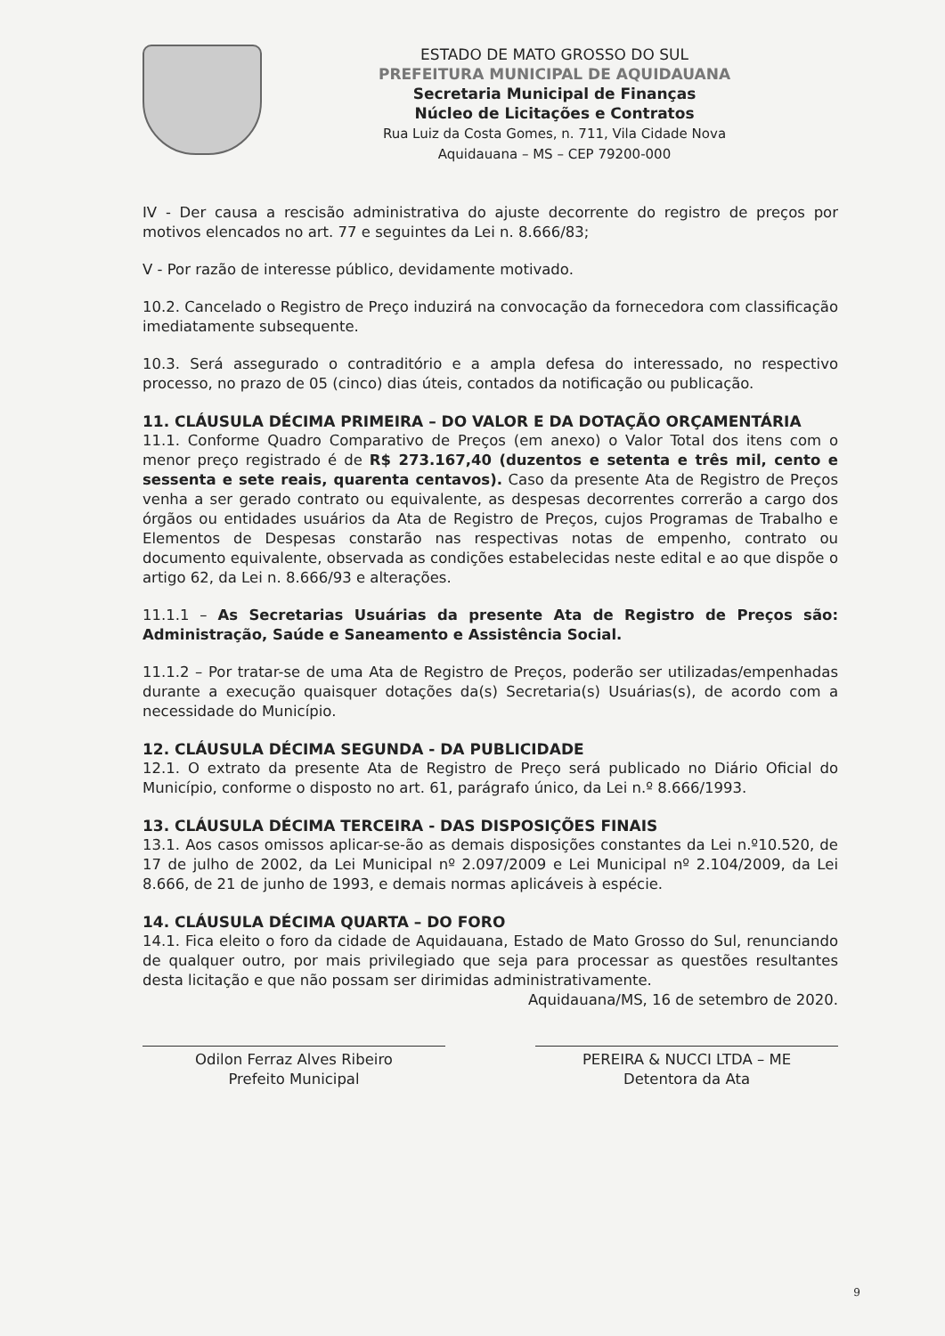ESTADO DE MATO GROSSO DO SUL
PREFEITURA MUNICIPAL DE AQUIDAUANA
Secretaria Municipal de Finanças
Núcleo de Licitações e Contratos
Rua Luiz da Costa Gomes, n. 711, Vila Cidade Nova
Aquidauana – MS – CEP 79200-000
IV - Der causa a rescisão administrativa do ajuste decorrente do registro de preços por motivos elencados no art. 77 e seguintes da Lei n. 8.666/83;
V - Por razão de interesse público, devidamente motivado.
10.2. Cancelado o Registro de Preço induzirá na convocação da fornecedora com classificação imediatamente subsequente.
10.3. Será assegurado o contraditório e a ampla defesa do interessado, no respectivo processo, no prazo de 05 (cinco) dias úteis, contados da notificação ou publicação.
11. CLÁUSULA DÉCIMA PRIMEIRA – DO VALOR E DA DOTAÇÃO ORÇAMENTÁRIA
11.1. Conforme Quadro Comparativo de Preços (em anexo) o Valor Total dos itens com o menor preço registrado é de R$ 273.167,40 (duzentos e setenta e três mil, cento e sessenta e sete reais, quarenta centavos). Caso da presente Ata de Registro de Preços venha a ser gerado contrato ou equivalente, as despesas decorrentes correrão a cargo dos órgãos ou entidades usuários da Ata de Registro de Preços, cujos Programas de Trabalho e Elementos de Despesas constarão nas respectivas notas de empenho, contrato ou documento equivalente, observada as condições estabelecidas neste edital e ao que dispõe o artigo 62, da Lei n. 8.666/93 e alterações.
11.1.1 – As Secretarias Usuárias da presente Ata de Registro de Preços são: Administração, Saúde e Saneamento e Assistência Social.
11.1.2 – Por tratar-se de uma Ata de Registro de Preços, poderão ser utilizadas/empenhadas durante a execução quaisquer dotações da(s) Secretaria(s) Usuárias(s), de acordo com a necessidade do Município.
12. CLÁUSULA DÉCIMA SEGUNDA - DA PUBLICIDADE
12.1. O extrato da presente Ata de Registro de Preço será publicado no Diário Oficial do Município, conforme o disposto no art. 61, parágrafo único, da Lei n.º 8.666/1993.
13. CLÁUSULA DÉCIMA TERCEIRA - DAS DISPOSIÇÕES FINAIS
13.1. Aos casos omissos aplicar-se-ão as demais disposições constantes da Lei n.º10.520, de 17 de julho de 2002, da Lei Municipal nº 2.097/2009 e Lei Municipal nº 2.104/2009, da Lei 8.666, de 21 de junho de 1993, e demais normas aplicáveis à espécie.
14. CLÁUSULA DÉCIMA QUARTA – DO FORO
14.1. Fica eleito o foro da cidade de Aquidauana, Estado de Mato Grosso do Sul, renunciando de qualquer outro, por mais privilegiado que seja para processar as questões resultantes desta licitação e que não possam ser dirimidas administrativamente.
Aquidauana/MS, 16 de setembro de 2020.
Odilon Ferraz Alves Ribeiro
Prefeito Municipal
PEREIRA & NUCCI LTDA – ME
Detentora da Ata
9